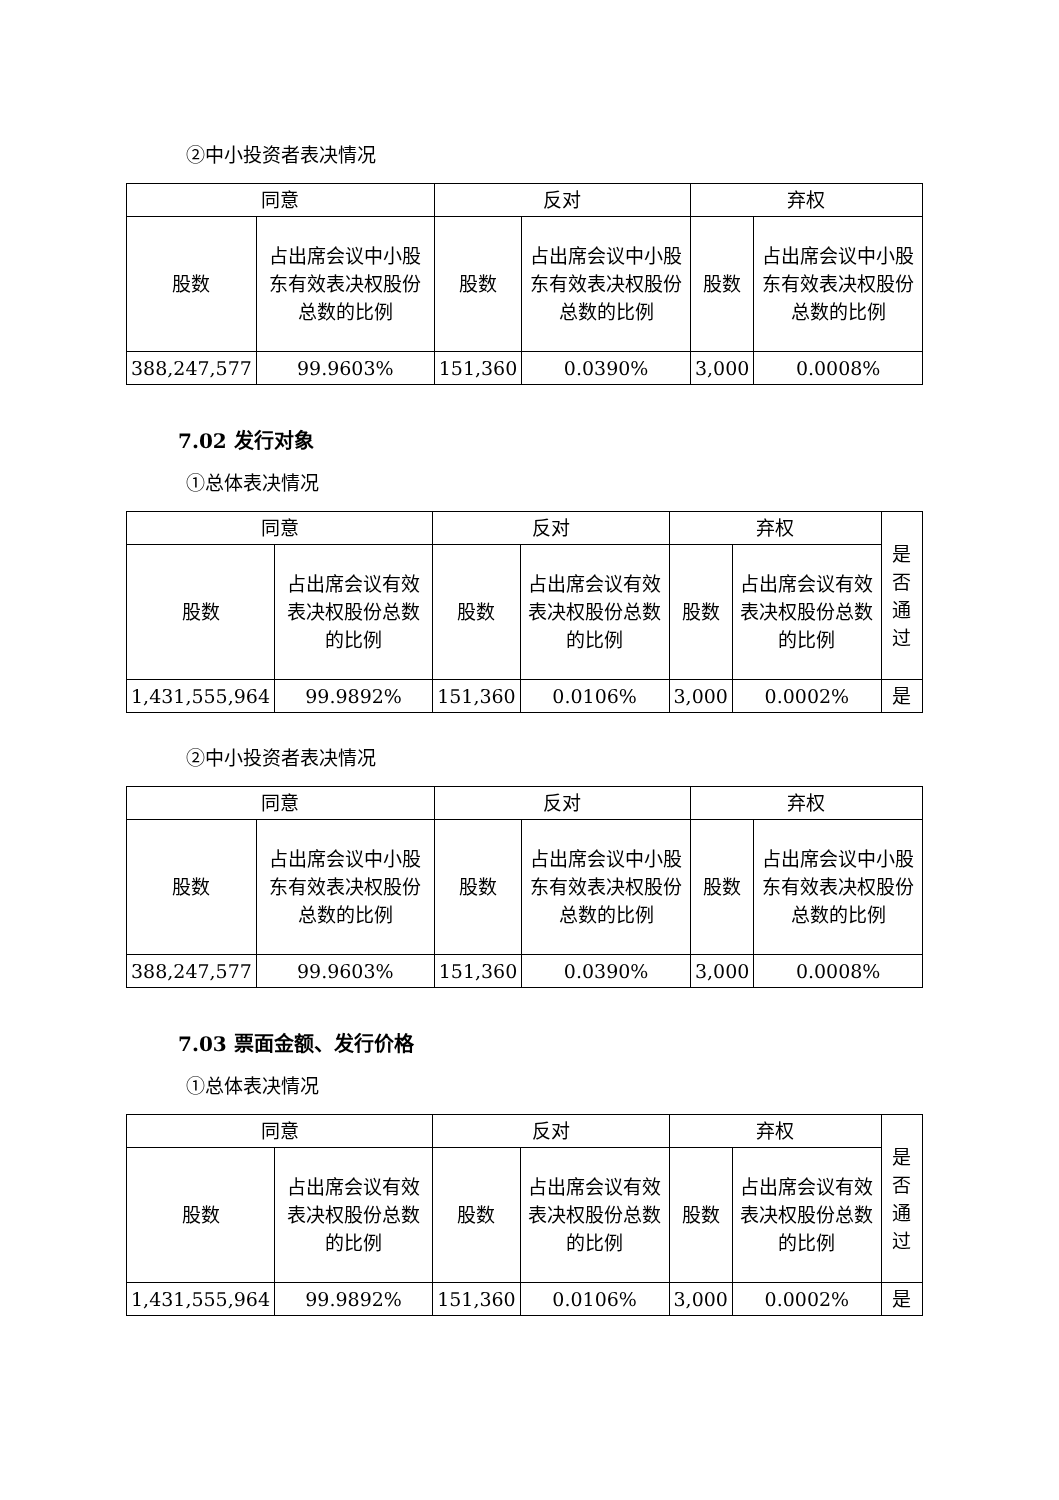②中小投资者表决情况
| 同意 | | 反对 | | 弃权 | |
| --- | --- | --- | --- | --- | --- |
| 股数 | 占出席会议中小股东有效表决权股份总数的比例 | 股数 | 占出席会议中小股东有效表决权股份总数的比例 | 股数 | 占出席会议中小股东有效表决权股份总数的比例 |
| 388,247,577 | 99.9603% | 151,360 | 0.0390% | 3,000 | 0.0008% |
7.02 发行对象
①总体表决情况
| 同意 | | 反对 | | 弃权 | | 是否通过 |
| --- | --- | --- | --- | --- | --- | --- |
| 股数 | 占出席会议有效表决权股份总数的比例 | 股数 | 占出席会议有效表决权股份总数的比例 | 股数 | 占出席会议有效表决权股份总数的比例 | |
| 1,431,555,964 | 99.9892% | 151,360 | 0.0106% | 3,000 | 0.0002% | 是 |
②中小投资者表决情况
| 同意 | | 反对 | | 弃权 | |
| --- | --- | --- | --- | --- | --- |
| 股数 | 占出席会议中小股东有效表决权股份总数的比例 | 股数 | 占出席会议中小股东有效表决权股份总数的比例 | 股数 | 占出席会议中小股东有效表决权股份总数的比例 |
| 388,247,577 | 99.9603% | 151,360 | 0.0390% | 3,000 | 0.0008% |
7.03 票面金额、发行价格
①总体表决情况
| 同意 | | 反对 | | 弃权 | | 是否通过 |
| --- | --- | --- | --- | --- | --- | --- |
| 股数 | 占出席会议有效表决权股份总数的比例 | 股数 | 占出席会议有效表决权股份总数的比例 | 股数 | 占出席会议有效表决权股份总数的比例 | |
| 1,431,555,964 | 99.9892% | 151,360 | 0.0106% | 3,000 | 0.0002% | 是 |